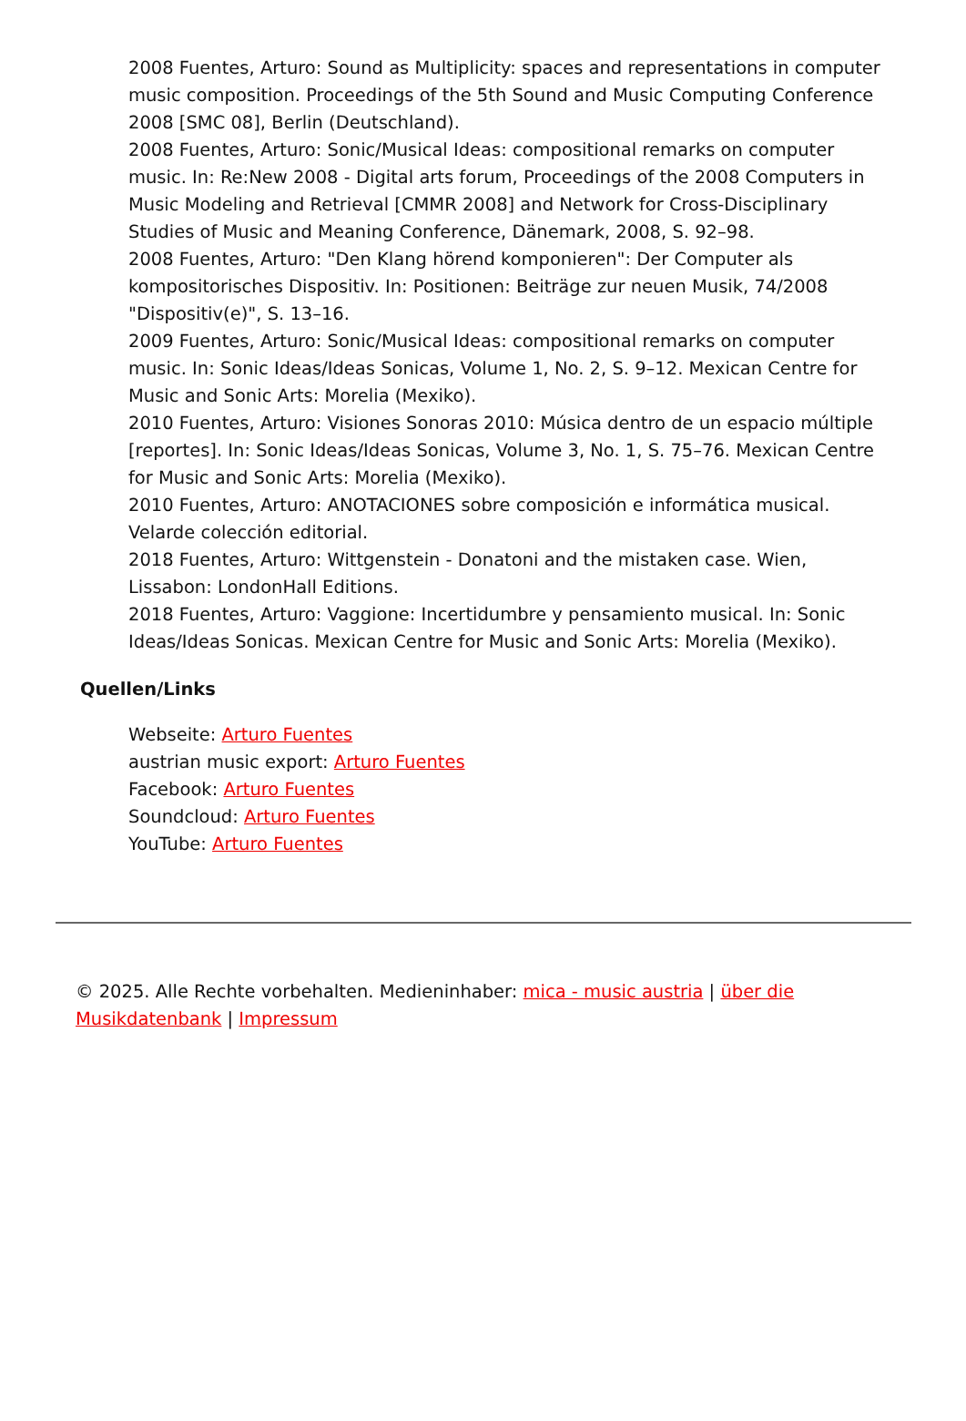2008 Fuentes, Arturo: Sound as Multiplicity: spaces and representations in computer music composition. Proceedings of the 5th Sound and Music Computing Conference 2008 [SMC 08], Berlin (Deutschland).
2008 Fuentes, Arturo: Sonic/Musical Ideas: compositional remarks on computer music. In: Re:New 2008 - Digital arts forum, Proceedings of the 2008 Computers in Music Modeling and Retrieval [CMMR 2008] and Network for Cross-Disciplinary Studies of Music and Meaning Conference, Dänemark, 2008, S. 92–98.
2008 Fuentes, Arturo: "Den Klang hörend komponieren": Der Computer als kompositorisches Dispositiv. In: Positionen: Beiträge zur neuen Musik, 74/2008 "Dispositiv(e)", S. 13–16.
2009 Fuentes, Arturo: Sonic/Musical Ideas: compositional remarks on computer music. In: Sonic Ideas/Ideas Sonicas, Volume 1, No. 2, S. 9–12. Mexican Centre for Music and Sonic Arts: Morelia (Mexiko).
2010 Fuentes, Arturo: Visiones Sonoras 2010: Música dentro de un espacio múltiple [reportes]. In: Sonic Ideas/Ideas Sonicas, Volume 3, No. 1, S. 75–76. Mexican Centre for Music and Sonic Arts: Morelia (Mexiko).
2010 Fuentes, Arturo: ANOTACIONES sobre composición e informática musical. Velarde colección editorial.
2018 Fuentes, Arturo: Wittgenstein - Donatoni and the mistaken case. Wien, Lissabon: LondonHall Editions.
2018 Fuentes, Arturo: Vaggione: Incertidumbre y pensamiento musical. In: Sonic Ideas/Ideas Sonicas. Mexican Centre for Music and Sonic Arts: Morelia (Mexiko).
Quellen/Links
Webseite: Arturo Fuentes
austrian music export: Arturo Fuentes
Facebook: Arturo Fuentes
Soundcloud: Arturo Fuentes
YouTube: Arturo Fuentes
© 2025. Alle Rechte vorbehalten. Medieninhaber: mica - music austria | über die Musikdatenbank | Impressum